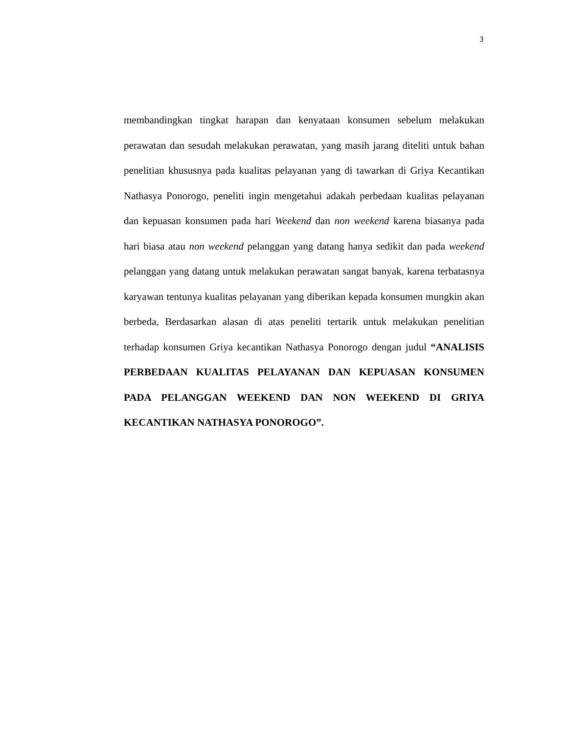3
membandingkan tingkat harapan dan kenyataan konsumen sebelum melakukan perawatan dan sesudah melakukan perawatan, yang masih jarang diteliti untuk bahan penelitian khususnya pada kualitas pelayanan yang di tawarkan di Griya Kecantikan Nathasya Ponorogo, peneliti ingin mengetahui adakah perbedaan kualitas pelayanan dan kepuasan konsumen pada hari Weekend dan non weekend karena biasanya pada hari biasa atau non weekend pelanggan yang datang hanya sedikit dan pada weekend pelanggan yang datang untuk melakukan perawatan sangat banyak, karena terbatasnya karyawan tentunya kualitas pelayanan yang diberikan kepada konsumen mungkin akan berbeda, Berdasarkan alasan di atas peneliti tertarik untuk melakukan penelitian terhadap konsumen Griya kecantikan Nathasya Ponorogo dengan judul “ANALISIS PERBEDAAN KUALITAS PELAYANAN DAN KEPUASAN KONSUMEN PADA PELANGGAN WEEKEND DAN NON WEEKEND DI GRIYA KECANTIKAN NATHASYA PONOROGO”.